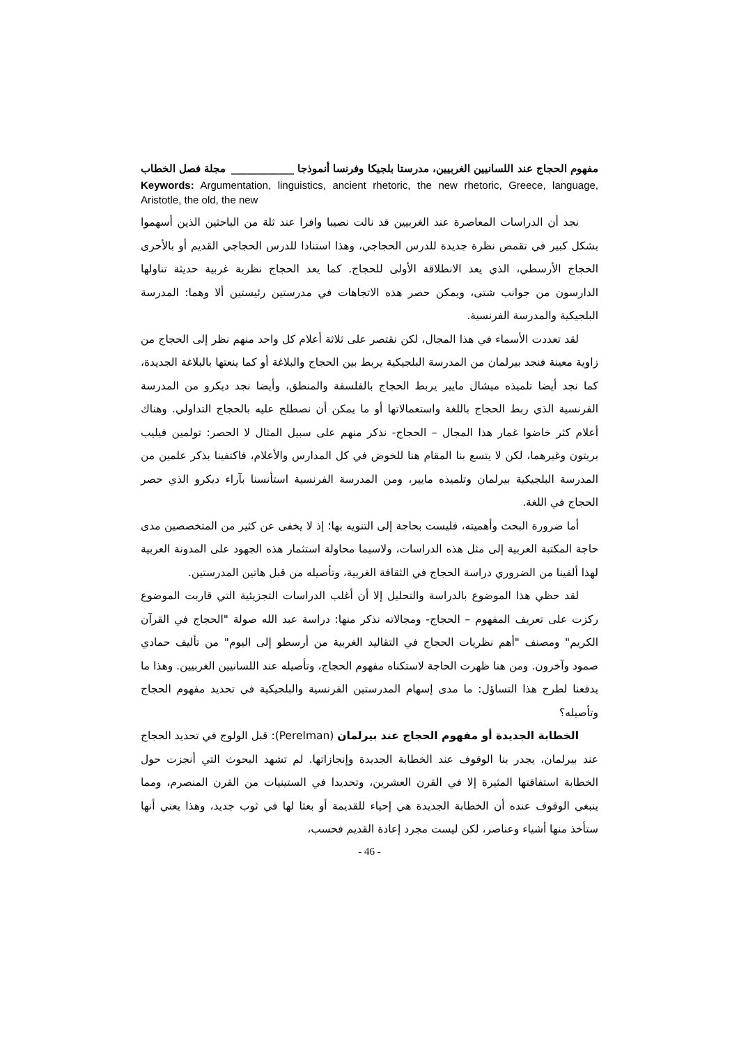مفهوم الحجاج عند اللسانيين الغربيين، مدرستا بلجيكا وفرنسا أنموذجا ____________ مجلة فصل الخطاب
Keywords: Argumentation, linguistics, ancient rhetoric, the new rhetoric, Greece, language, Aristotle, the old, the new
نجد أن الدراسات المعاصرة عند الغربيين قد نالت نصيبا وافرا عند ثلة من الباحثين الذين أسهموا بشكل كبير في تقمص نظرة جديدة للدرس الحجاجي، وهذا استنادا للدرس الحجاجي القديم أو بالأحرى الحجاج الأرسطي، الذي يعد الانطلاقة الأولى للحجاج. كما يعد الحجاج نظرية غربية حديثة تناولها الدارسون من جوانب شتى، ويمكن حصر هذه الاتجاهات في مدرستين رئيستين ألا وهما: المدرسة البلجيكية والمدرسة الفرنسية.
لقد تعددت الأسماء في هذا المجال، لكن نقتصر على ثلاثة أعلام كل واحد منهم نظر إلى الحجاج من زاوية معينة فنجد بيرلمان من المدرسة البلجيكية يربط بين الحجاج والبلاغة أو كما ينعتها بالبلاغة الجديدة، كما نجد أيضا تلميذه ميشال مايير يربط الحجاج بالفلسفة والمنطق، وأيضا نجد ديكرو من المدرسة الفرنسية الذي ربط الحجاج باللغة واستعمالاتها أو ما يمكن أن نصطلح عليه بالحجاج التداولي. وهناك أعلام كثر خاضوا غمار هذا المجال – الحجاج- نذكر منهم على سبيل المثال لا الحصر: تولمين فيليب بريتون وغيرهما، لكن لا يتسع بنا المقام هنا للخوض في كل المدارس والأعلام، فاكتفينا بذكر علمين من المدرسة البلجيكية بيرلمان وتلميذه مايير، ومن المدرسة الفرنسية استأنسنا بآراء ديكرو الذي حصر الحجاج في اللغة.
أما ضرورة البحث وأهميته، فليست بحاجة إلى التنويه بها؛ إذ لا يخفى عن كثير من المتخصصين مدى حاجة المكتبة العربية إلى مثل هذه الدراسات، ولاسيما محاولة استثمار هذه الجهود على المدونة العربية لهذا ألفينا من الضروري دراسة الحجاج في الثقافة الغربية، وتأصيله من قبل هاتين المدرستين.
لقد حظي هذا الموضوع بالدراسة والتحليل إلا أن أغلب الدراسات التجزيئية التي قاربت الموضوع ركزت على تعريف المفهوم – الحجاج- ومجالاته نذكر منها: دراسة عبد الله صولة "الحجاج في القرآن الكريم" ومصنف "أهم نظريات الحجاج في التقاليد الغربية من أرسطو إلى اليوم" من تأليف حمادي صمود وآخرون. ومن هنا ظهرت الحاجة لاستكناه مفهوم الحجاج، وتأصيله عند اللسانيين الغربيين. وهذا ما يدفعنا لطرح هذا التساؤل: ما مدى إسهام المدرستين الفرنسية والبلجيكية في تحديد مفهوم الحجاج وتأصيله؟
الخطابة الجديدة أو مفهوم الحجاج عند بيرلمان (Perelman): قبل الولوج في تحديد الحجاج عند بيرلمان، يجدر بنا الوقوف عند الخطابة الجديدة وإنجازاتها. لم تشهد البحوث التي أنجزت حول الخطابة استفاقتها المثيرة إلا في القرن العشرين، وتحديدا في الستينيات من القرن المنصرم، ومما ينبغي الوقوف عنده أن الخطابة الجديدة هي إحياء للقديمة أو بعثا لها في ثوب جديد، وهذا يعني أنها ستأخذ منها أشياء وعناصر، لكن ليست مجرد إعادة القديم فحسب،
- 46 -